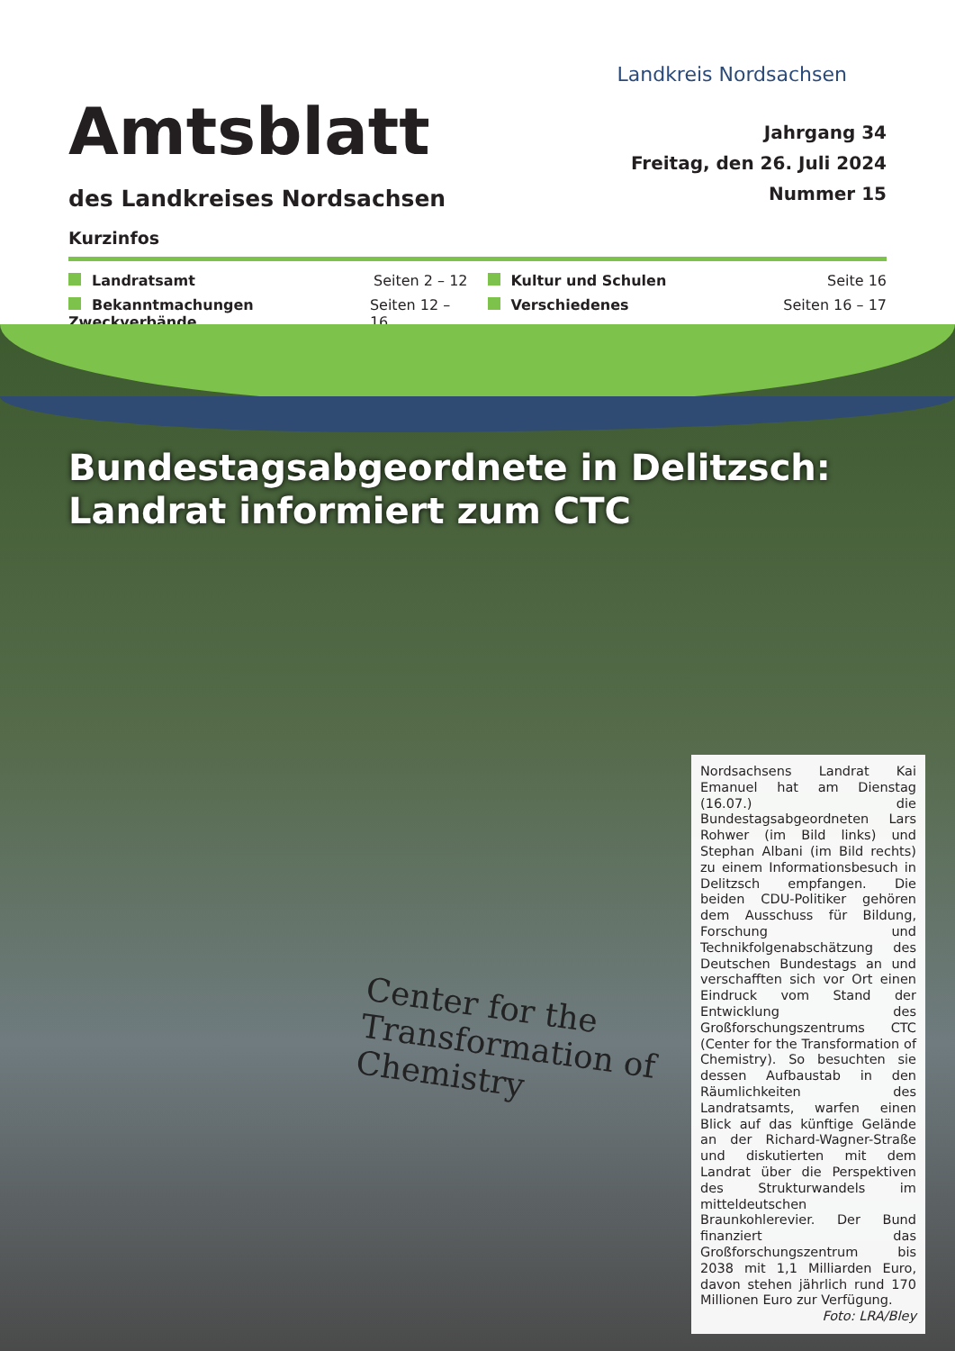Landkreis Nordsachsen
Amtsblatt
des Landkreises Nordsachsen
Jahrgang 34
Freitag, den 26. Juli 2024
Nummer 15
Kurzinfos
Landratsamt Seiten 2 – 12
Kultur und Schulen Seite 16
Bekanntmachungen Zweckverbände Seiten 12 – 16
Verschiedenes Seiten 16 – 17
Bundestagsabgeordnete in Delitzsch:
Landrat informiert zum CTC
Center for the
Transformation of
Chemistry
Nordsachsens Landrat Kai Emanuel hat am Dienstag (16.07.) die Bundestagsabgeordneten Lars Rohwer (im Bild links) und Stephan Albani (im Bild rechts) zu einem Informationsbesuch in Delitzsch empfangen. Die beiden CDU-Politiker gehören dem Ausschuss für Bildung, Forschung und Technikfolgenabschätzung des Deutschen Bundestags an und verschafften sich vor Ort einen Eindruck vom Stand der Entwicklung des Großforschungszentrums CTC (Center for the Transformation of Chemistry). So besuchten sie dessen Aufbaustab in den Räumlichkeiten des Landratsamts, warfen einen Blick auf das künftige Gelände an der Richard-Wagner-Straße und diskutierten mit dem Landrat über die Perspektiven des Strukturwandels im mitteldeutschen Braunkohlerevier. Der Bund finanziert das Großforschungszentrum bis 2038 mit 1,1 Milliarden Euro, davon stehen jährlich rund 170 Millionen Euro zur Verfügung.
Foto: LRA/Bley